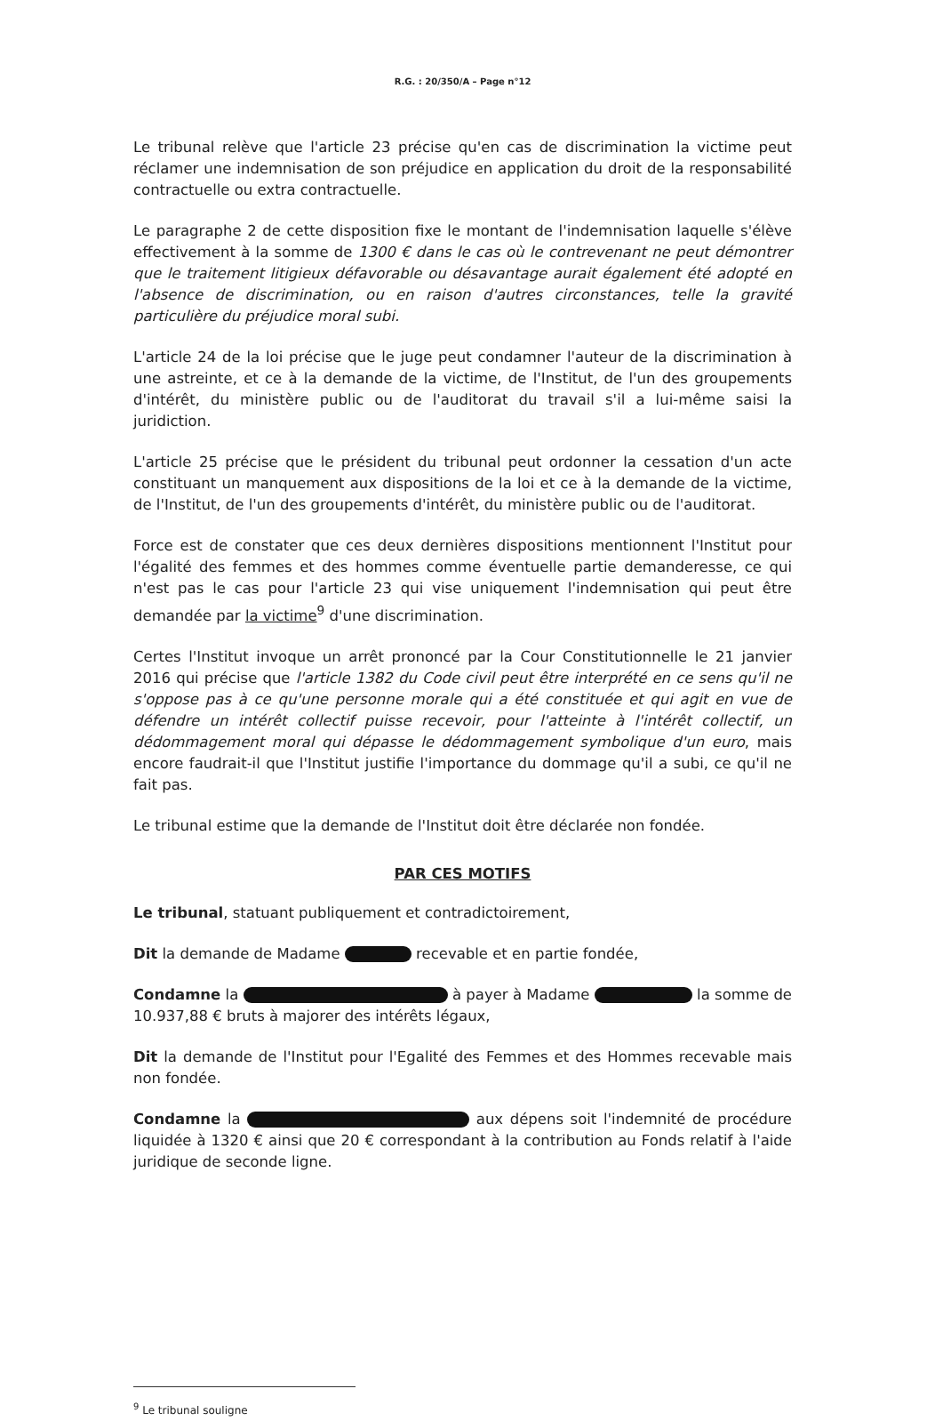R.G. : 20/350/A – Page n°12
Le tribunal relève que l'article 23 précise qu'en cas de discrimination la victime peut réclamer une indemnisation de son préjudice en application du droit de la responsabilité contractuelle ou extra contractuelle.
Le paragraphe 2 de cette disposition fixe le montant de l'indemnisation laquelle s'élève effectivement à la somme de 1300 € dans le cas où le contrevenant ne peut démontrer que le traitement litigieux défavorable ou désavantage aurait également été adopté en l'absence de discrimination, ou en raison d'autres circonstances, telle la gravité particulière du préjudice moral subi.
L'article 24 de la loi précise que le juge peut condamner l'auteur de la discrimination à une astreinte, et ce à la demande de la victime, de l'Institut, de l'un des groupements d'intérêt, du ministère public ou de l'auditorat du travail s'il a lui-même saisi la juridiction.
L'article 25 précise que le président du tribunal peut ordonner la cessation d'un acte constituant un manquement aux dispositions de la loi et ce à la demande de la victime, de l'Institut, de l'un des groupements d'intérêt, du ministère public ou de l'auditorat.
Force est de constater que ces deux dernières dispositions mentionnent l'Institut pour l'égalité des femmes et des hommes comme éventuelle partie demanderesse, ce qui n'est pas le cas pour l'article 23 qui vise uniquement l'indemnisation qui peut être demandée par la victime<sup>9</sup> d'une discrimination.
Certes l'Institut invoque un arrêt prononcé par la Cour Constitutionnelle le 21 janvier 2016 qui précise que l'article 1382 du Code civil peut être interprété en ce sens qu'il ne s'oppose pas à ce qu'une personne morale qui a été constituée et qui agit en vue de défendre un intérêt collectif puisse recevoir, pour l'atteinte à l'intérêt collectif, un dédommagement moral qui dépasse le dédommagement symbolique d'un euro, mais encore faudrait-il que l'Institut justifie l'importance du dommage qu'il a subi, ce qu'il ne fait pas.
Le tribunal estime que la demande de l'Institut doit être déclarée non fondée.
PAR CES MOTIFS
Le tribunal, statuant publiquement et contradictoirement,
Dit la demande de Madame recevable et en partie fondée,
Condamne la à payer à Madame la somme de 10.937,88 € bruts à majorer des intérêts légaux,
Dit la demande de l'Institut pour l'Egalité des Femmes et des Hommes recevable mais non fondée.
Condamne la aux dépens soit l'indemnité de procédure liquidée à 1320 € ainsi que 20 € correspondant à la contribution au Fonds relatif à l'aide juridique de seconde ligne.
<sup>9</sup> Le tribunal souligne